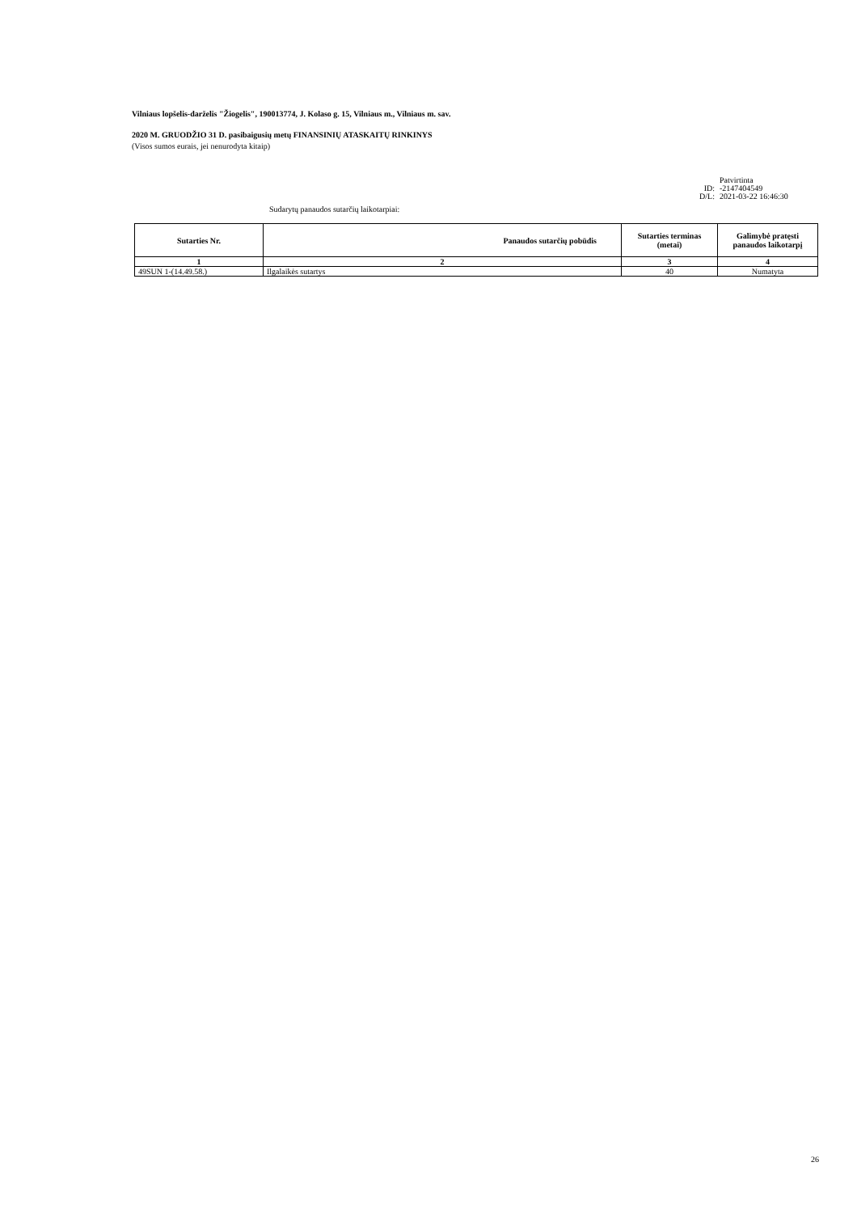Vilniaus lopšelis-darželis "Žiogelis", 190013774, J. Kolaso g. 15, Vilniaus m., Vilniaus m. sav.
2020 M. GRUODŽIO 31 D. pasibaigusių metų FINANSINIŲ ATASKAITŲ RINKINYS
(Visos sumos eurais, jei nenurodyta kitaip)
Patvirtinta
ID: -2147404549
D/L: 2021-03-22 16:46:30
Sudarytų panaudos sutarčių laikotarpiai:
| Sutarties Nr. | Panaudos sutarčių pobūdis | Sutarties terminas (metai) | Galimybė pratęsti panaudos laikotarpį |
| --- | --- | --- | --- |
| 1 | 2 | 3 | 4 |
| 49SUN 1-(14.49.58.) | Ilgalaikės sutartys | 40 | Numatyta |
26